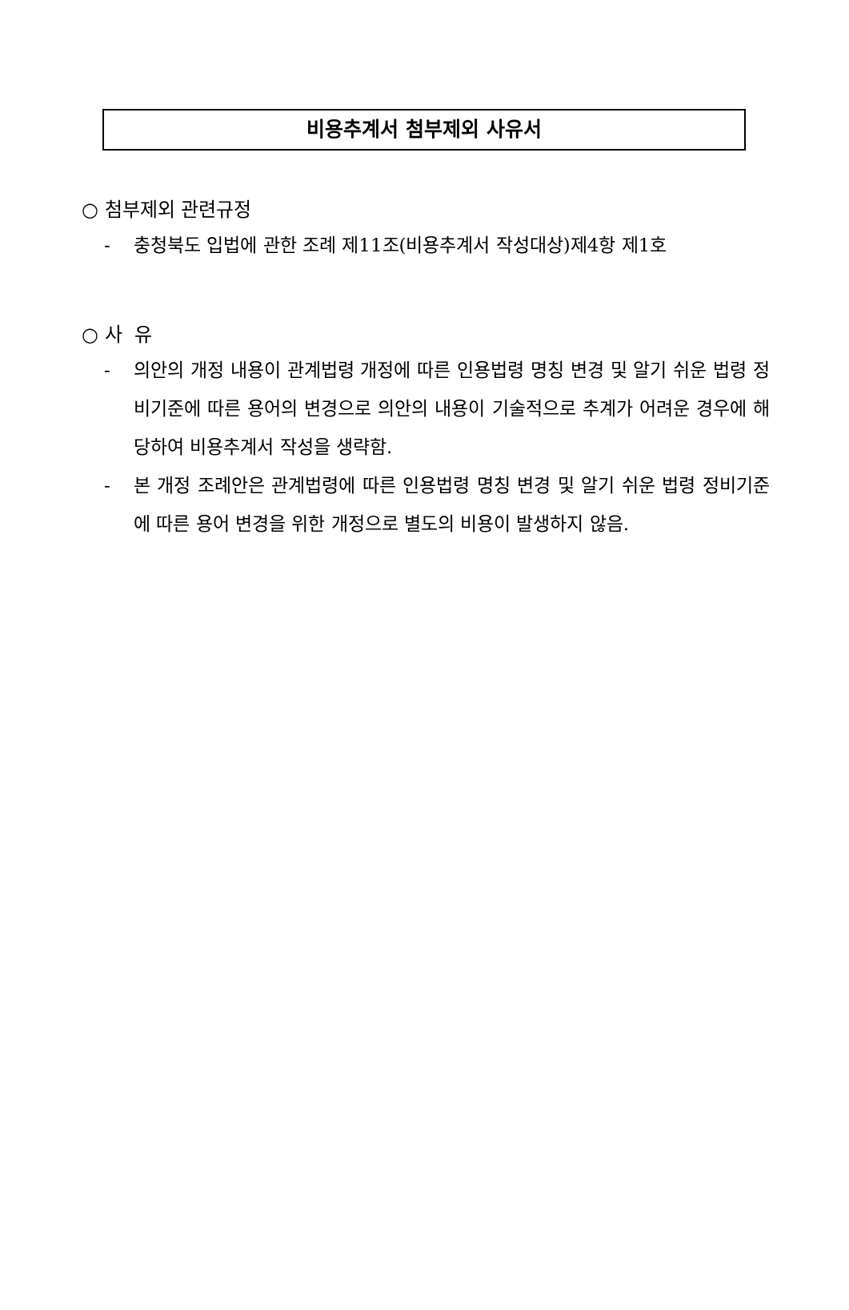비용추계서 첨부제외 사유서
○ 첨부제외 관련규정
- 충청북도 입법에 관한 조례 제11조(비용추계서 작성대상)제4항 제1호
○ 사 유
- 의안의 개정 내용이 관계법령 개정에 따른 인용법령 명칭 변경 및 알기 쉬운 법령 정비기준에 따른 용어의 변경으로 의안의 내용이 기술적으로 추계가 어려운 경우에 해당하여 비용추계서 작성을 생략함.
- 본 개정 조례안은 관계법령에 따른 인용법령 명칭 변경 및 알기 쉬운 법령 정비기준에 따른 용어 변경을 위한 개정으로 별도의 비용이 발생하지 않음.